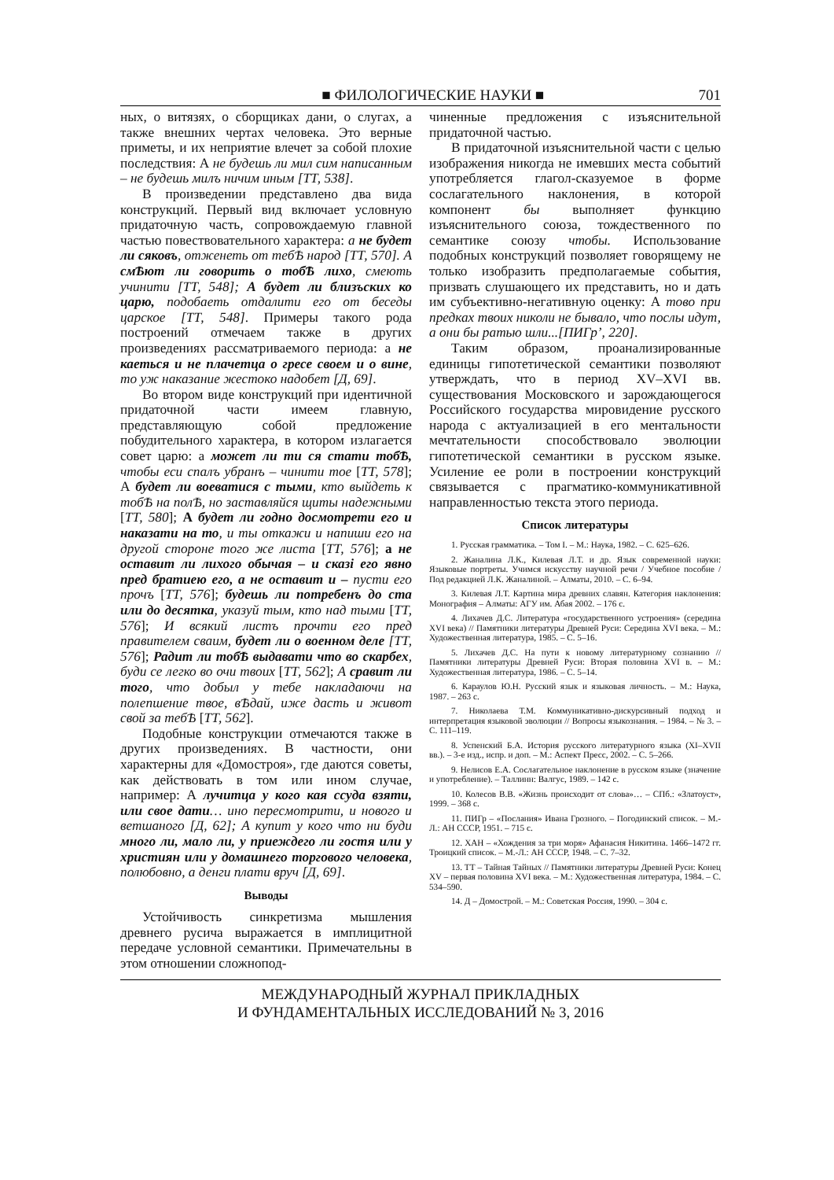■ ФИЛОЛОГИЧЕСКИЕ НАУКИ ■ 701
ных, о витязях, о сборщиках дани, о слугах, а также внешних чертах человека. Это верные приметы, и их неприятие влечет за собой плохие последствия: А не будешь ли мил сим написанным – не будешь милъ ничим иным [ТТ, 538].
В произведении представлено два вида конструкций. Первый вид включает условную придаточную часть, сопровождаемую главной частью повествовательного характера: а не будет ли сяковъ, отженеть от тебѢ народ [ТТ, 570]. А смѢют ли говорить о тобѢ лихо, смеють учинити [ТТ, 548]; А будет ли близъских ко царю, подобаеть отдалити его от беседы царское [ТТ, 548]. Примеры такого рода построений отмечаем также в других произведениях рассматриваемого периода: а не каеться и не плачетца о гресе своем и о вине, то уж наказание жестоко надобет [Д, 69].
Во втором виде конструкций при идентичной придаточной части имеем главную, представляющую собой предложение побудительного характера, в котором излагается совет царю: а может ли ти ся стати тобѢ, чтобы еси спалъ убранъ – чинити тое [ТТ, 578]; А будет ли воеватися с тыми, кто выйдеть к тобѢ на полѢ, но заставляйся щиты надежными [ТТ, 580]; А будет ли годно досмотрети его и наказати на то, и ты откажи и напиши его на другой стороне того же листа [ТТ, 576]; а не оставит ли лихого обычая – и сказі его явно пред братиею его, а не оставит и – пусти его прочъ [ТТ, 576]; будешь ли потребенъ до ста или до десятка, указуй тым, кто над тыми [ТТ, 576]; И всякий листъ прочти его пред правителем сваим, будет ли о военном деле [ТТ, 576]; Радит ли тобѢ выдавати что во скарбех, буди се легко во очи твоих [ТТ, 562]; А сравит ли того, что добыл у тебе накладаючи на полепшение твое, вѢдай, иже дасть и живот свой за тебѢ [ТТ, 562].
Подобные конструкции отмечаются также в других произведениях. В частности, они характерны для «Домостроя», где даются советы, как действовать в том или ином случае, например: А лучитца у кого кая ссуда взяти, или свое дати… ино пересмотрити, и нового и ветшаного [Д, 62]; А купит у кого что ни буди много ли, мало ли, у приеждего ли гостя или у християн или у домашнего торгового человека, полюбовно, а денги плати вруч [Д, 69].
Выводы
Устойчивость синкретизма мышления древнего русича выражается в имплицитной передаче условной семантики. Примечательны в этом отношении сложнопод-
чиненные предложения с изъяснительной придаточной частью.
В придаточной изъяснительной части с целью изображения никогда не имевших места событий употребляется глагол-сказуемое в форме сослагательного наклонения, в которой компонент бы выполняет функцию изъяснительного союза, тождественного по семантике союзу чтобы. Использование подобных конструкций позволяет говорящему не только изобразить предполагаемые события, призвать слушающего их представить, но и дать им субъективно-негативную оценку: А тово при предках твоих николи не бывало, что послы идут, а они бы ратью шли...[ПИГр’, 220].
Таким образом, проанализированные единицы гипотетической семантики позволяют утверждать, что в период XV–XVI вв. существования Московского и зарождающегося Российского государства мировидение русского народа с актуализацией в его ментальности мечтательности способствовало эволюции гипотетической семантики в русском языке. Усиление ее роли в построении конструкций связывается с прагматико-коммуникативной направленностью текста этого периода.
Список литературы
1. Русская грамматика. – Том I. – М.: Наука, 1982. – С. 625–626.
2. Жаналина Л.К., Килевая Л.Т. и др. Язык современной науки: Языковые портреты. Учимся искусству научной речи / Учебное пособие / Под редакцией Л.К. Жаналиной. – Алматы, 2010. – С. 6–94.
3. Килевая Л.Т. Картина мира древних славян. Категория наклонения: Монография – Алматы: АГУ им. Абая 2002. – 176 с.
4. Лихачев Д.С. Литература «государственного устроения» (середина XVI века) // Памятники литературы Древней Руси: Середина XVI века. – М.: Художественная литература, 1985. – С. 5–16.
5. Лихачев Д.С. На пути к новому литературному сознанию // Памятники литературы Древней Руси: Вторая половина XVI в. – М.: Художественная литература, 1986. – С. 5–14.
6. Караулов Ю.Н. Русский язык и языковая личность. – М.: Наука, 1987. – 263 с.
7. Николаева Т.М. Коммуникативно-дискурсивный подход и интерпретация языковой эволюции // Вопросы языкознания. – 1984. – № 3. – С. 111–119.
8. Успенский Б.А. История русского литературного языка (XI–XVII вв.). – 3-е изд., испр. и доп. – М.: Аспект Пресс, 2002. – С. 5–266.
9. Нелисов Е.А. Сослагательное наклонение в русском языке (значение и употребление). – Таллинн: Валгус, 1989. – 142 с.
10. Колесов В.В. «Жизнь происходит от слова»… – СПб.: «Златоуст», 1999. – 368 с.
11. ПИГр – «Послания» Ивана Грозного. – Погодинский список. – М.-Л.: АН СССР, 1951. – 715 с.
12. ХАН – «Хождения за три моря» Афанасия Никитина. 1466–1472 гг. Троицкий список. – М.-Л.: АН СССР, 1948. – С. 7–32.
13. ТТ – Тайная Тайных // Памятники литературы Древней Руси: Конец XV – первая половина XVI века. – М.: Художественная литература, 1984. – С. 534–590.
14. Д – Домострой. – М.: Советская Россия, 1990. – 304 с.
МЕЖДУНАРОДНЫЙ ЖУРНАЛ ПРИКЛАДНЫХ
И ФУНДАМЕНТАЛЬНЫХ ИССЛЕДОВАНИЙ № 3, 2016